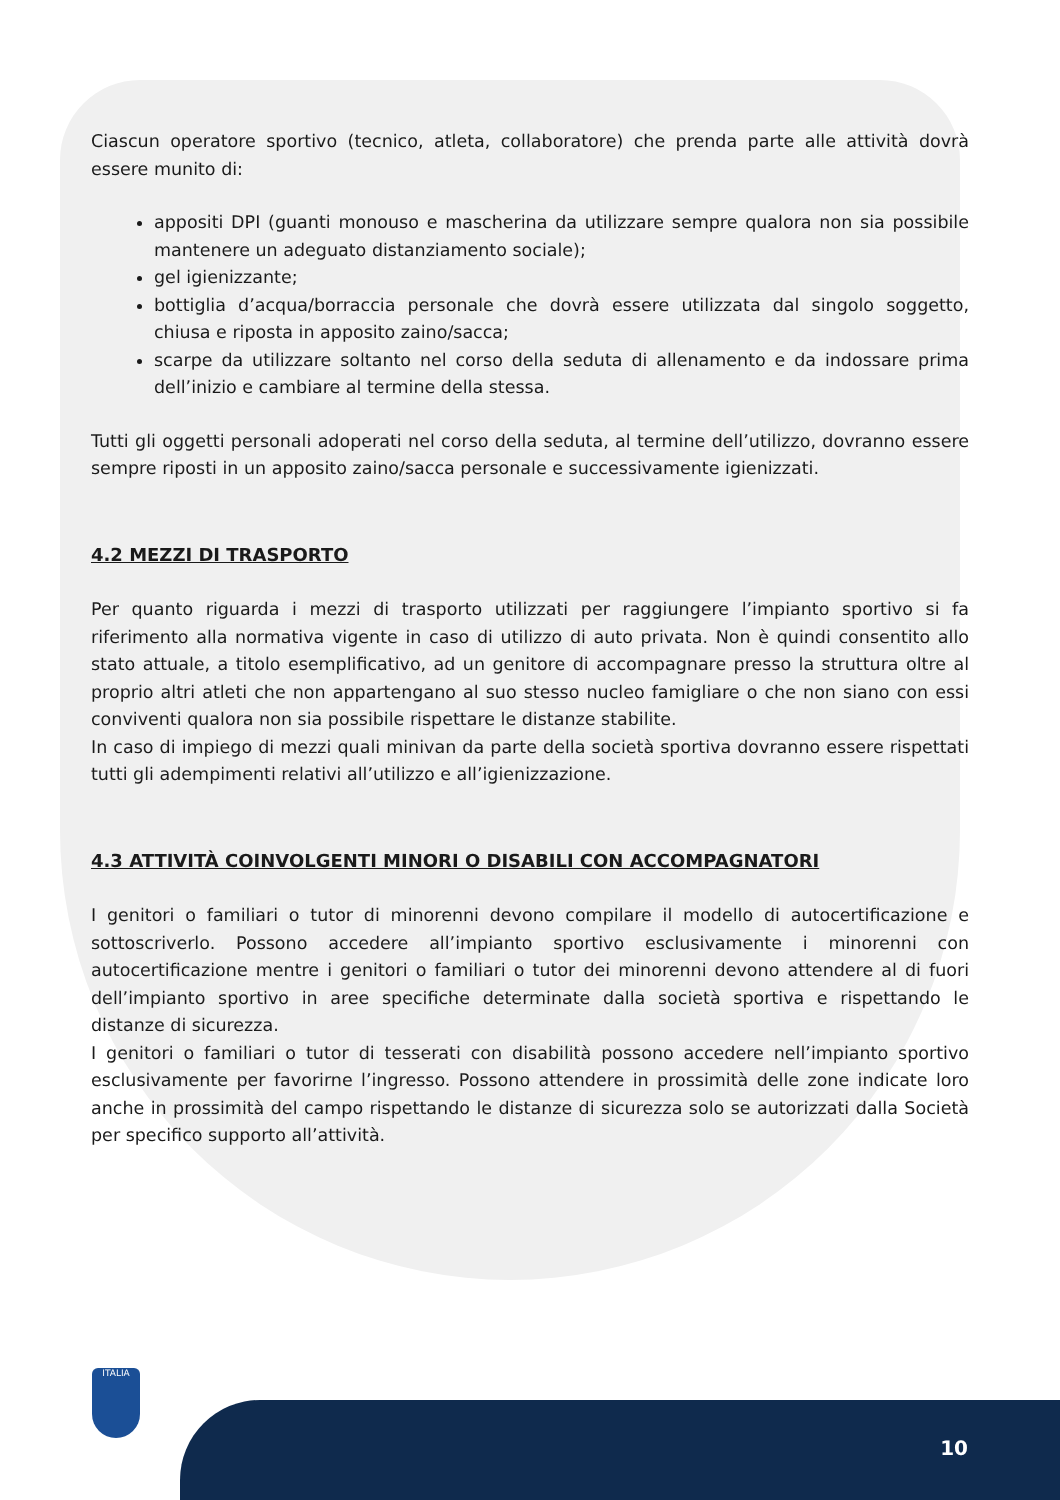Ciascun operatore sportivo (tecnico, atleta, collaboratore) che prenda parte alle attività dovrà essere munito di:
appositi DPI (guanti monouso e mascherina da utilizzare sempre qualora non sia possibile mantenere un adeguato distanziamento sociale);
gel igienizzante;
bottiglia d’acqua/borraccia personale che dovrà essere utilizzata dal singolo soggetto, chiusa e riposta in apposito zaino/sacca;
scarpe da utilizzare soltanto nel corso della seduta di allenamento e da indossare prima dell’inizio e cambiare al termine della stessa.
Tutti gli oggetti personali adoperati nel corso della seduta, al termine dell’utilizzo, dovranno essere sempre riposti in un apposito zaino/sacca personale e successivamente igienizzati.
4.2 MEZZI DI TRASPORTO
Per quanto riguarda i mezzi di trasporto utilizzati per raggiungere l’impianto sportivo si fa riferimento alla normativa vigente in caso di utilizzo di auto privata. Non è quindi consentito allo stato attuale, a titolo esemplificativo, ad un genitore di accompagnare presso la struttura oltre al proprio altri atleti che non appartengano al suo stesso nucleo famigliare o che non siano con essi conviventi qualora non sia possibile rispettare le distanze stabilite.
In caso di impiego di mezzi quali minivan da parte della società sportiva dovranno essere rispettati tutti gli adempimenti relativi all’utilizzo e all’igienizzazione.
4.3 ATTIVITÀ COINVOLGENTI MINORI O DISABILI CON ACCOMPAGNATORI
I genitori o familiari o tutor di minorenni devono compilare il modello di autocertificazione e sottoscriverlo. Possono accedere all’impianto sportivo esclusivamente i minorenni con autocertificazione mentre i genitori o familiari o tutor dei minorenni devono attendere al di fuori dell’impianto sportivo in aree specifiche determinate dalla società sportiva e rispettando le distanze di sicurezza.
I genitori o familiari o tutor di tesserati con disabilità possono accedere nell’impianto sportivo esclusivamente per favorirne l’ingresso. Possono attendere in prossimità delle zone indicate loro anche in prossimità del campo rispettando le distanze di sicurezza solo se autorizzati dalla Società per specifico supporto all’attività.
ITALIA
10